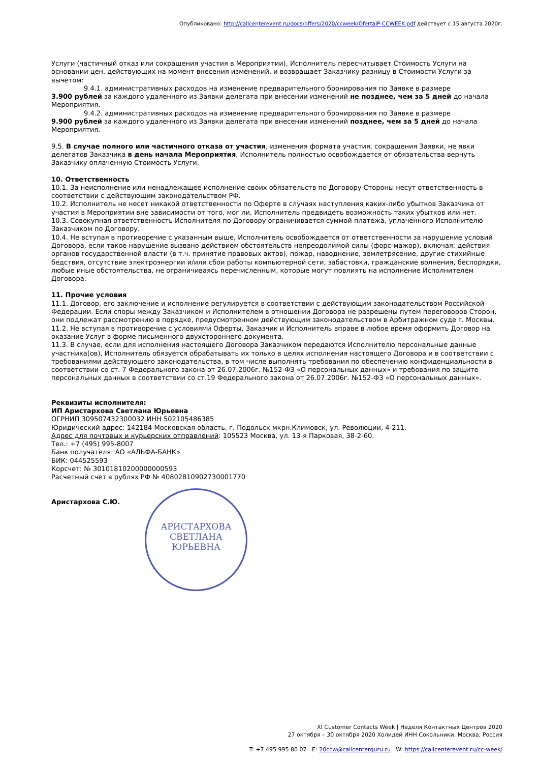Опубликовано: http://callcenterevent.ru/docs/offers/2020/ccweek/OfertaIP-CCWEEK.pdf действует с 15 августа 2020г.
Услуги (частичный отказ или сокращения участия в Мероприятии), Исполнитель пересчитывает Стоимость Услуги на основании цен, действующих на момент внесения изменений, и возвращает Заказчику разницу в Стоимости Услуги за вычетом:
9.4.1. административных расходов на изменение предварительного бронирования по Заявке в размере
3.900 рублей за каждого удаленного из Заявки делегата при внесении изменений не позднее, чем за 5 дней до начала Мероприятия.
9.4.2. административных расходов на изменение предварительного бронирования по Заявке в размере
9.900 рублей за каждого удаленного из Заявки делегата при внесении изменений позднее, чем за 5 дней до начала Мероприятия.
9.5. В случае полного или частичного отказа от участия, изменения формата участия, сокращения Заявки, не явки делегатов Заказчика в день начала Мероприятия, Исполнитель полностью освобождается от обязательства вернуть Заказчику оплаченную Стоимость Услуги.
10. Ответственность
10.1. За неисполнение или ненадлежащее исполнение своих обязательств по Договору Стороны несут ответственность в соответствии с действующим законодательством РФ.
10.2. Исполнитель не несет никакой ответственности по Оферте в случаях наступления каких-либо убытков Заказчика от участия в Мероприятии вне зависимости от того, мог ли, Исполнитель предвидеть возможность таких убытков или нет.
10.3. Совокупная ответственность Исполнителя по Договору ограничивается суммой платежа, уплаченного Исполнителю Заказчиком по Договору.
10.4. Не вступая в противоречие с указанным выше, Исполнитель освобождается от ответственности за нарушение условий Договора, если такое нарушение вызвано действием обстоятельств непреодолимой силы (форс-мажор), включая: действия органов государственной власти (в т.ч. принятие правовых актов), пожар, наводнение, землетрясение, другие стихийные бедствия, отсутствие электроэнергии и/или сбои работы компьютерной сети, забастовки, гражданские волнения, беспорядки, любые иные обстоятельства, не ограничиваясь перечисленным, которые могут повлиять на исполнение Исполнителем Договора.
11. Прочие условия
11.1. Договор, его заключение и исполнение регулируется в соответствии с действующим законодательством Российской Федерации. Если споры между Заказчиком и Исполнителем в отношении Договора не разрешены путем переговоров Сторон, они подлежат рассмотрению в порядке, предусмотренном действующим законодательством в Арбитражном суде г. Москвы.
11.2. Не вступая в противоречие с условиями Оферты, Заказчик и Исполнитель вправе в любое время оформить Договор на оказание Услуг в форме письменного двухстороннего документа.
11.3. В случае, если для исполнения настоящего Договора Заказчиком передаются Исполнителю персональные данные участника(ов), Исполнитель обязуется обрабатывать их только в целях исполнения настоящего Договора и в соответствии с требованиями действующего законодательства, в том числе выполнять требования по обеспечению конфиденциальности в соответствии со ст. 7 Федерального закона от 26.07.2006г. №152-ФЗ «О персональных данных» и требования по защите персональных данных в соответствии со ст.19 Федерального закона от 26.07.2006г. №152-ФЗ «О персональных данных».
Реквизиты исполнителя:
ИП Аристархова Светлана Юрьевна
ОГРНИП 309507432300032 ИНН 502105486385
Юридический адрес: 142184 Московская область, г. Подольск мкрн.Климовск, ул. Революции, 4-211.
Адрес для почтовых и курьерских отправлений: 105523 Москва, ул. 13-я Парковая, 38-2-60.
Тел.: +7 (495) 995-8007
Банк получателя: АО «АЛЬФА-БАНК»
БИК: 044525593
Корсчет: № 30101810200000000593
Расчетный счет в рублях РФ № 40802810902730001770
Аристархова С.Ю.
АРИСТАРХОВА
СВЕТЛАНА
ЮРЬЕВНА
XI Customer Contacts Week | Неделя Контактных Центров 2020
27 октября – 30 октября 2020 Холидей ИНН Сокольники, Москва, Россия
T: +7 495 995 80 07 E: 20ccw@callcenterguru.ru W: https://callcenterevent.ru/cc-week/